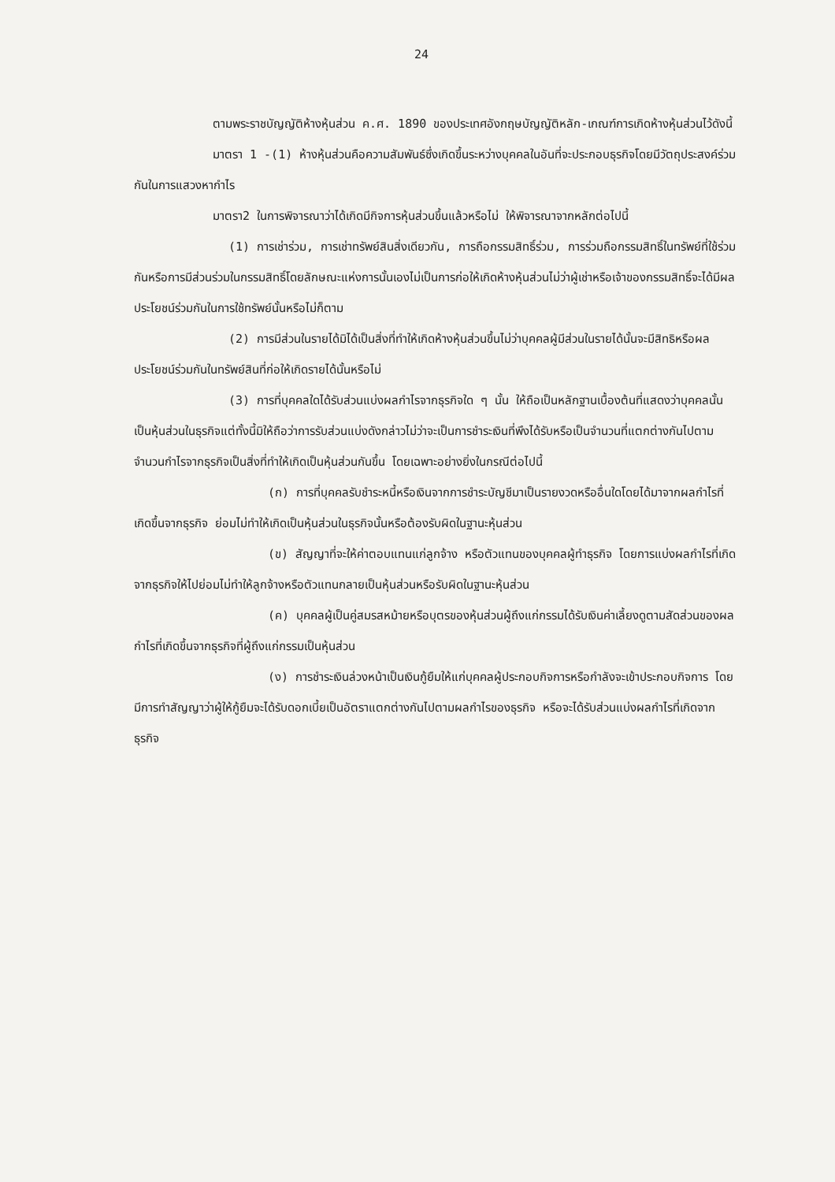24
ตามพระราชบัญญัติห้างหุ้นส่วน ค.ศ. 1890 ของประเทศอังกฤษบัญญัติหลัก-เกณฑ์การเกิดห้างหุ้นส่วนไว้ดังนี้
มาตรา 1 -(1) ห้างหุ้นส่วนคือความสัมพันธ์ซึ่งเกิดขึ้นระหว่างบุคคลในอันที่จะประกอบธุรกิจโดยมีวัตถุประสงค์ร่วมกันในการแสวงหากำไร
มาตรา2 ในการพิจารณาว่าได้เกิดมีกิจการหุ้นส่วนขึ้นแล้วหรือไม่ ให้พิจารณาจากหลักต่อไปนี้
(1) การเช่าร่วม, การเช่าทรัพย์สินสิ่งเดียวกัน, การถือกรรมสิทธิ์ร่วม, การร่วมถือกรรมสิทธิ์ในทรัพย์ที่ใช้ร่วมกันหรือการมีส่วนร่วมในกรรมสิทธิ์โดยลักษณะแห่งการนั้นเองไม่เป็นการก่อให้เกิดห้างหุ้นส่วนไม่ว่าผู้เช่าหรือเจ้าของกรรมสิทธิ์จะได้มีผลประโยชน์ร่วมกันในการใช้ทรัพย์นั้นหรือไม่ก็ตาม
(2) การมีส่วนในรายได้มิได้เป็นสิ่งที่ทำให้เกิดห้างหุ้นส่วนขึ้นไม่ว่าบุคคลผู้มีส่วนในรายได้นั้นจะมีสิทธิหรือผลประโยชน์ร่วมกันในทรัพย์สินที่ก่อให้เกิดรายได้นั้นหรือไม่
(3) การที่บุคคลใดได้รับส่วนแบ่งผลกำไรจากธุรกิจใด ๆ นั้น ให้ถือเป็นหลักฐานเบื้องต้นที่แสดงว่าบุคคลนั้นเป็นหุ้นส่วนในธุรกิจแต่ทั้งนี้มิให้ถือว่าการรับส่วนแบ่งดังกล่าวไม่ว่าจะเป็นการชำระเงินที่พึงได้รับหรือเป็นจำนวนที่แตกต่างกันไปตามจำนวนกำไรจากธุรกิจเป็นสิ่งที่ทำให้เกิดเป็นหุ้นส่วนกันขึ้น โดยเฉพาะอย่างยิ่งในกรณีต่อไปนี้
(ก) การที่บุคคลรับชำระหนี้หรือเงินจากการชำระบัญชีมาเป็นรายงวดหรืออื่นใดโดยได้มาจากผลกำไรที่เกิดขึ้นจากธุรกิจ ย่อมไม่ทำให้เกิดเป็นหุ้นส่วนในธุรกิจนั้นหรือต้องรับผิดในฐานะหุ้นส่วน
(ข) สัญญาที่จะให้ค่าตอบแทนแก่ลูกจ้าง หรือตัวแทนของบุคคลผู้ทำธุรกิจ โดยการแบ่งผลกำไรที่เกิดจากธุรกิจให้ไปย่อมไม่ทำให้ลูกจ้างหรือตัวแทนกลายเป็นหุ้นส่วนหรือรับผิดในฐานะหุ้นส่วน
(ค) บุคคลผู้เป็นคู่สมรสหม้ายหรือบุตรของหุ้นส่วนผู้ถึงแก่กรรมได้รับเงินค่าเลี้ยงดูตามสัดส่วนของผลกำไรที่เกิดขึ้นจากธุรกิจที่ผู้ถึงแก่กรรมเป็นหุ้นส่วน
(ง) การชำระเงินล่วงหน้าเป็นเงินกู้ยืมให้แก่บุคคลผู้ประกอบกิจการหรือกำลังจะเข้าประกอบกิจการ โดยมีการทำสัญญาว่าผู้ให้กู้ยืมจะได้รับดอกเบี้ยเป็นอัตราแตกต่างกันไปตามผลกำไรของธุรกิจ หรือจะได้รับส่วนแบ่งผลกำไรที่เกิดจากธุรกิจ